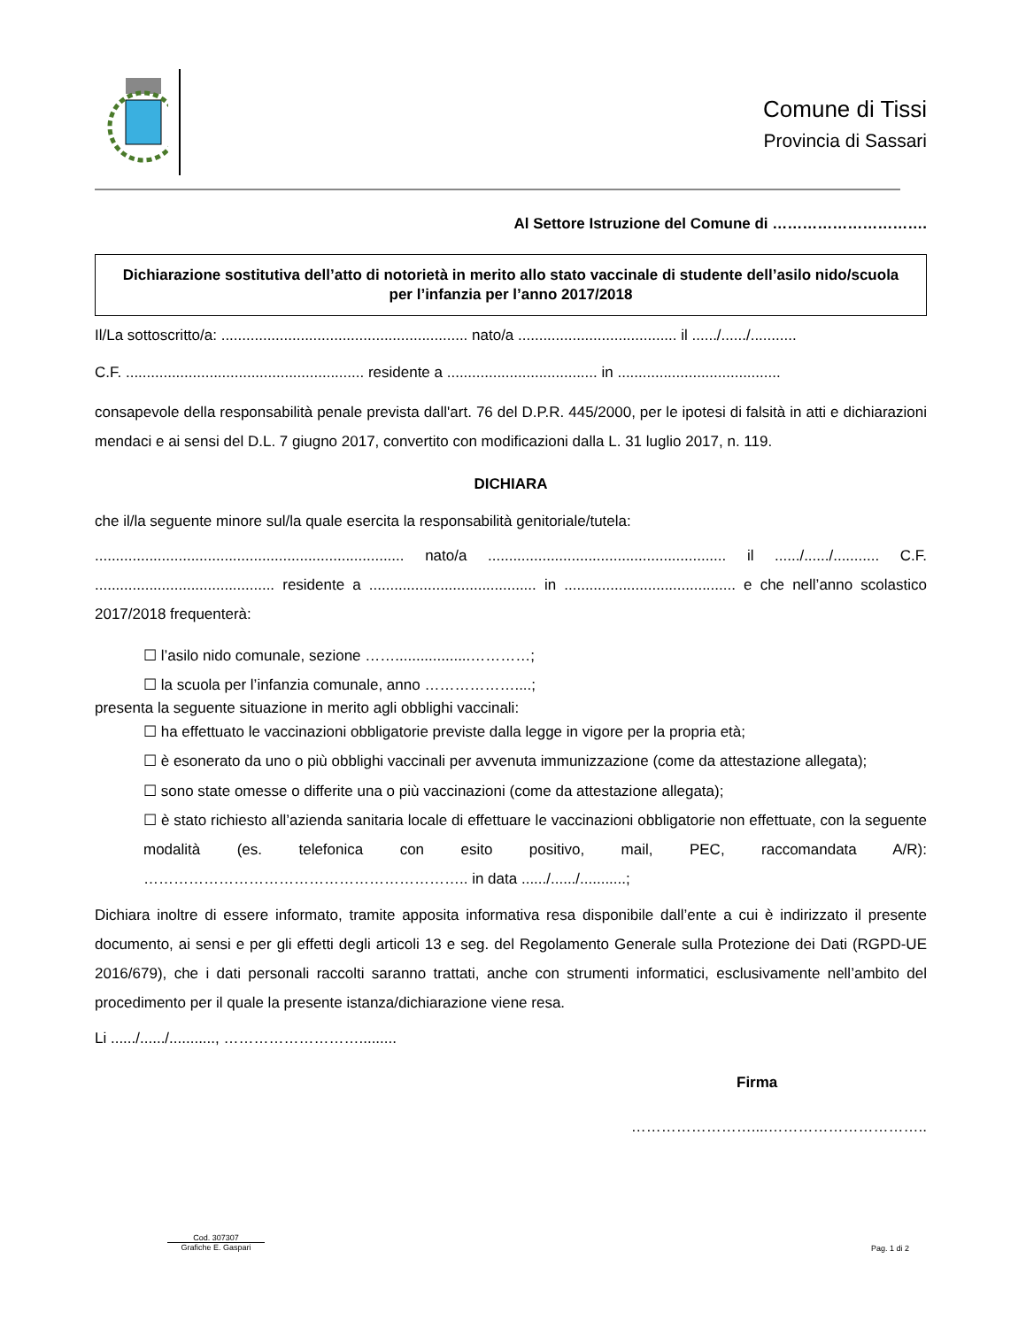Comune di Tissi
Provincia di Sassari
Al Settore Istruzione del Comune di ………………………….
Dichiarazione sostitutiva dell’atto di notorietà in merito allo stato vaccinale di studente dell’asilo nido/scuola per l’infanzia per l’anno 2017/2018
Il/La sottoscritto/a: ........................................................... nato/a ...................................... il ....../....../...........
C.F. ......................................................... residente a .................................... in .......................................
consapevole della responsabilità penale prevista dall'art. 76 del D.P.R. 445/2000, per le ipotesi di falsità in atti e dichiarazioni mendaci e ai sensi del D.L. 7 giugno 2017, convertito con modificazioni dalla L. 31 luglio 2017, n. 119.
DICHIARA
che il/la seguente minore sul/la quale esercita la responsabilità genitoriale/tutela:
.......................................................................... nato/a ......................................................... il ....../....../........... C.F. ........................................... residente a ........................................ in ......................................... e che nell’anno scolastico 2017/2018 frequenterà:
☐ l’asilo nido comunale, sezione ……..................…………;
☐ la scuola per l’infanzia comunale, anno ………………....;
presenta la seguente situazione in merito agli obblighi vaccinali:
☐ ha effettuato le vaccinazioni obbligatorie previste dalla legge in vigore per la propria età;
☐ è esonerato da uno o più obblighi vaccinali per avvenuta immunizzazione (come da attestazione allegata);
☐ sono state omesse o differite una o più vaccinazioni (come da attestazione allegata);
☐ è stato richiesto all’azienda sanitaria locale di effettuare le vaccinazioni obbligatorie non effettuate, con la seguente modalità (es. telefonica con esito positivo, mail, PEC, raccomandata A/R): ……………………………………………………….. in data ....../....../...........;
Dichiara inoltre di essere informato, tramite apposita informativa resa disponibile dall’ente a cui è indirizzato il presente documento, ai sensi e per gli effetti degli articoli 13 e seg. del Regolamento Generale sulla Protezione dei Dati (RGPD-UE 2016/679), che i dati personali raccolti saranno trattati, anche con strumenti informatici, esclusivamente nell’ambito del procedimento per il quale la presente istanza/dichiarazione viene resa.
Li ....../....../..........., ……………………….........
Firma
……………………....…………………………..
Cod. 307307
Grafiche E. Gaspari
Pag. 1 di 2